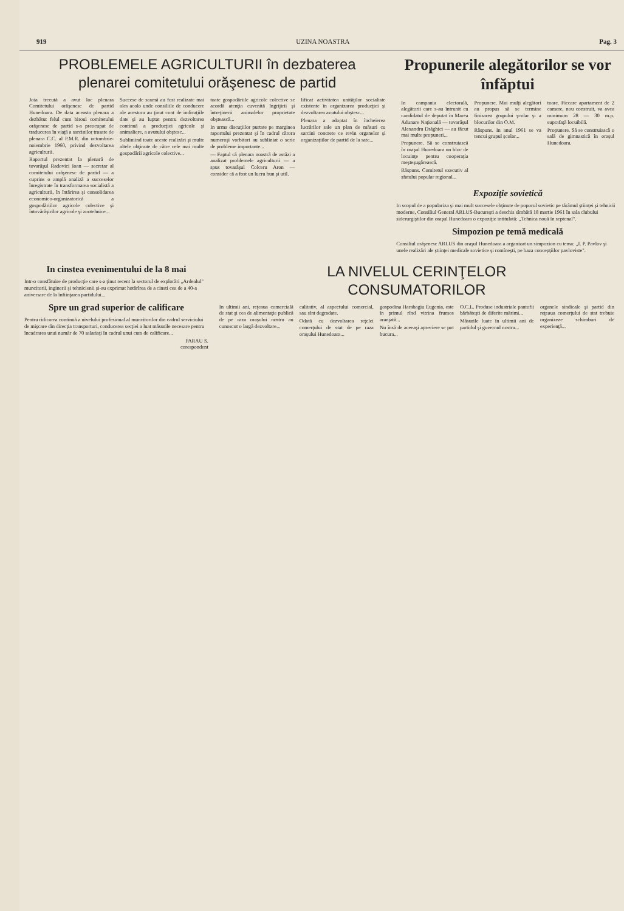919 UZINA NOASTRA Pag. 3
PROBLEMELE AGRICULTURII în dezbaterea
plenarei comitetului orăşenesc de partid
Joia trecută a avut loc plenara Comitetului orăşenesc de partid Hunedoara. De data aceasta plenara a dezbătut felul cum biroul comitetului orăşenesc de partid s-a preocupat de traducerea în viaţă a sarcinilor trasate de plenara C.C. al P.M.R. din octombrie-noiembrie 1960, privind dezvoltarea agriculturii.
Raportul prezentat la plenară de tovarăşul Radovici Ioan — secretar al comitetului orăşenesc de partid — a cuprins o amplă analiză a succeselor înregistrate în transformarea socialistă a agriculturii, în întărirea şi consolidarea economico-organizatorică a gospodăriilor agricole colective şi întovărăşirilor agricole şi zootehnice...
Succese de seamă au fost realizate mai ales acolo unde consiliile de conducere ale acestora au ţinut cont de indicaţiile date şi au luptat pentru dezvoltarea continuă a producţiei agricole şi animaliere, a avutului obştesc...
Subliniind toate aceste realizări şi multe altele obţinute de către cele mai multe gospodării agricole colective...
toate gospodăriile agricole colective se acordă atenţia cuvenită îngrijirii şi întreţinerii animalelor proprietate obştească...
In urma discuţiilor purtate pe marginea raportului prezentat şi în cadrul cărora numeroşi vorbitori au subliniat o serie de probleme importante...
— Faptul că plenara noastră de astăzi a analizat problemele agriculturii — a spus tovarăşul Colceru Aron — consider că a fost un lucru bun şi util.
lificat activitatea unităţilor socialiste existente în organizarea producţiei şi dezvoltarea avutului obştesc...
Plenara a adoptat în încheierea lucrărilor sale un plan de măsuri cu sarcini concrete ce revin organelor şi organizaţiilor de partid de la sate...
Propunerile alegătorilor se vor înfăptui
In campania electorală, alegătorii care s-au întrunit cu candidatul de deputat în Marea Adunare Naţională — tovarăşul Alexandru Drăghici — au făcut mai multe propuneri...
Propunere. Să se construiască în oraşul Hunedoara un bloc de locuinţe pentru cooperaţia meşteşugărească.
Răspuns. Comitetul executiv al sfatului popular regional...
Propunere. Mai mulţi alegători au propus să se termine finisarea grupului şcolar şi a blocurilor din O.M.
Răspuns. In anul 1961 se va tencui grupul şcolar...
toare. Fiecare apartament de 2 camere, nou construit, va avea minimum 28 — 30 m.p. suprafaţă locuibilă.
Propunere. Să se construiască o sală de gimnastică în oraşul Hunedoara.
Expoziţie sovietică
In scopul de a populariza şi mai mult succesele obţinute de poporul sovietic pe tărâmul ştiinţei şi tehnicii moderne, Consiliul General ARLUS-Bucureşti a deschis sîmbătă 18 martie 1961 în sala clubului siderurgiştilor din oraşul Hunedoara o expoziţie intitulată: „Tehnica nouă în septenal".
Simpozion pe temă medicală
Consiliul orăşenesc ARLUS din oraşul Hunedoara a organizat un simpozion cu tema: „I. P. Pavlov şi unele realizări ale ştiinţei medicale sovietice şi romîneşti, pe baza concepţiilor pavloviste".
In cinstea evenimentului de la 8 mai
Intr-o consfătuire de producţie care s-a ţinut recent la sectorul de explorări „Ardealul" muncitorii, inginerii şi tehnicienii şi-au exprimat hotărîrea de a cinsti cea de a 40-a aniversare de la înfiinţarea partidului...
Spre un grad superior de calificare
Pentru ridicarea continuă a nivelului profesional al muncitorilor din cadrul serviciului de mişcare din direcţia transporturi, conducerea secţiei a luat măsurile necesare pentru încadrarea unui număr de 70 salariaţi în cadrul unui curs de calificare...
PARAU S.
corespondent
LA NIVELUL CERINŢELOR
CONSUMATORILOR
In ultimii ani, reţeaua comercială de stat şi cea de alimentaţie publică de pe raza oraşului nostru au cunoscut o largă dezvoltare...
calitativ, al aspectului comercial, sau sînt degradate.
Odată cu dezvoltarea reţelei comerţului de stat de pe raza oraşului Hunedoara...
gospodina Harabagiu Eugenia, este în primul rînd vitrina frumos aranjată...
Nu însă de aceeaşi apreciere se pot bucura...
O.C.L. Produse industriale pantofii bărbăteşti de diferite mărimi...
Măsurile luate în ultimii ani de partidul şi guvernul nostru...
organele sindicale şi partid din reţeaua comerţului de stat trebuie organizeze schimburi de experienţă...